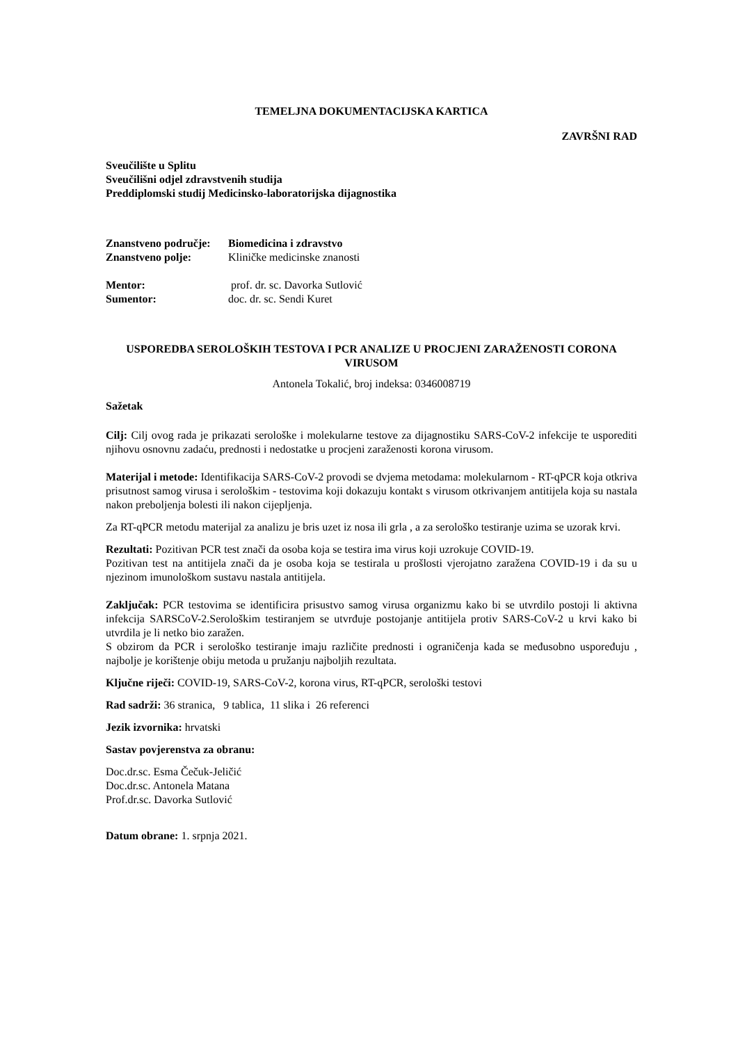TEMELJNA DOKUMENTACIJSKA KARTICA
ZAVRŠNI RAD
Sveučilište u Splitu
Sveučilišni odjel zdravstvenih studija
Preddiplomski studij Medicinsko-laboratorijska dijagnostika
Znanstveno područje: Biomedicina i zdravstvo
Znanstveno polje: Kliničke medicinske znanosti
Mentor: prof. dr. sc. Davorka Sutlović
Sumentor: doc. dr. sc. Sendi Kuret
USPOREDBA SEROLOŠKIH TESTOVA I PCR ANALIZE U PROCJENI ZARAŽENOSTI CORONA VIRUSOM
Antonela Tokalić, broj indeksa: 0346008719
Sažetak
Cilj: Cilj ovog rada je prikazati serološke i molekularne testove za dijagnostiku SARS-CoV-2 infekcije te usporediti njihovu osnovnu zadaću, prednosti i nedostatke u procjeni zaraženosti korona virusom.
Materijal i metode: Identifikacija SARS-CoV-2 provodi se dvjema metodama: molekularnom - RT-qPCR koja otkriva prisutnost samog virusa i serološkim - testovima koji dokazuju kontakt s virusom otkrivanjem antitijela koja su nastala nakon preboljenja bolesti ili nakon cijepljenja.
Za RT-qPCR metodu materijal za analizu je bris uzet iz nosa ili grla , a za serološko testiranje uzima se uzorak krvi.
Rezultati: Pozitivan PCR test znači da osoba koja se testira ima virus koji uzrokuje COVID-19.
Pozitivan test na antitijela znači da je osoba koja se testirala u prošlosti vjerojatno zaražena COVID-19 i da su u njezinom imunološkom sustavu nastala antitijela.
Zaključak: PCR testovima se identificira prisustvo samog virusa organizmu kako bi se utvrdilo postoji li aktivna infekcija SARSCoV-2.Serološkim testiranjem se utvrđuje postojanje antitijela protiv SARS-CoV-2 u krvi kako bi utvrdila je li netko bio zaražen.
S obzirom da PCR i serološko testiranje imaju različite prednosti i ograničenja kada se međusobno uspoređuju , najbolje je korištenje obiju metoda u pružanju najboljih rezultata.
Ključne riječi: COVID-19, SARS-CoV-2, korona virus, RT-qPCR, serološki testovi
Rad sadrži: 36 stranica, 9 tablica, 11 slika i 26 referenci
Jezik izvornika: hrvatski
Sastav povjerenstva za obranu:
Doc.dr.sc. Esma Čečuk-Jeličić
Doc.dr.sc. Antonela Matana
Prof.dr.sc. Davorka Sutlović
Datum obrane: 1. srpnja 2021.